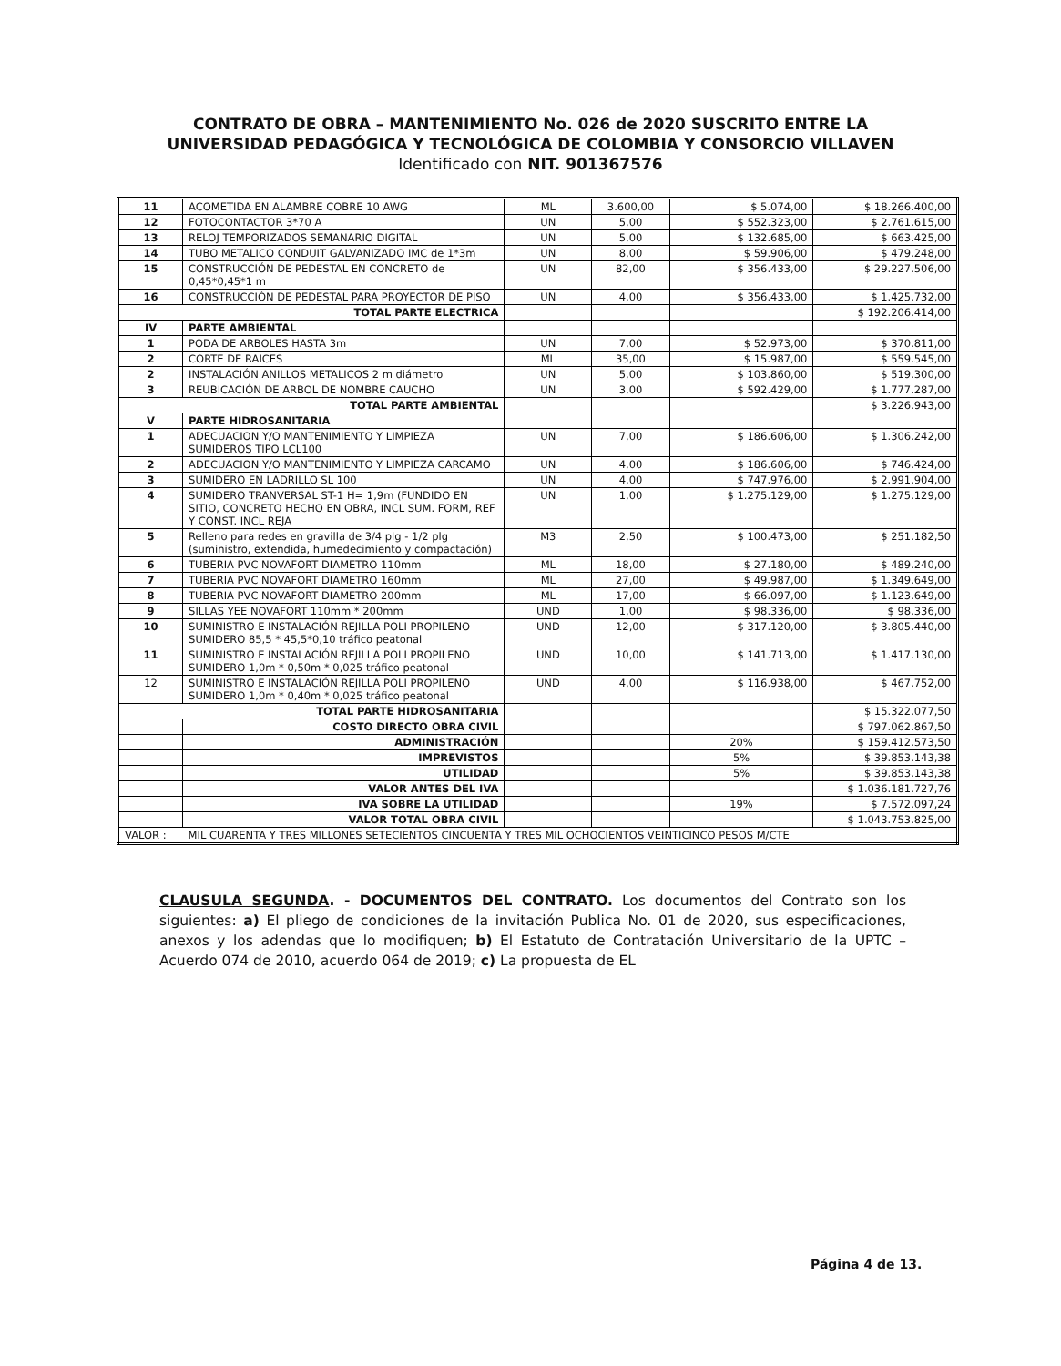CONTRATO DE OBRA – MANTENIMIENTO No. 026 de 2020 SUSCRITO ENTRE LA UNIVERSIDAD PEDAGÓGICA Y TECNOLÓGICA DE COLOMBIA Y CONSORCIO VILLAVEN Identificado con NIT. 901367576
| 11 | ACOMETIDA EN ALAMBRE COBRE 10 AWG | ML | 3.600,00 | $ 5.074,00 | $ 18.266.400,00 |
| 12 | FOTOCONTACTOR 3*70 A | UN | 5,00 | $ 552.323,00 | $ 2.761.615,00 |
| 13 | RELOJ TEMPORIZADOS SEMANARIO DIGITAL | UN | 5,00 | $ 132.685,00 | $ 663.425,00 |
| 14 | TUBO METALICO CONDUIT GALVANIZADO IMC de 1*3m | UN | 8,00 | $ 59.906,00 | $ 479.248,00 |
| 15 | CONSTRUCCIÓN DE PEDESTAL EN CONCRETO de 0,45*0,45*1 m | UN | 82,00 | $ 356.433,00 | $ 29.227.506,00 |
| 16 | CONSTRUCCIÓN DE PEDESTAL PARA PROYECTOR DE PISO | UN | 4,00 | $ 356.433,00 | $ 1.425.732,00 |
| TOTAL PARTE ELECTRICA | | | | | $ 192.206.414,00 |
| IV | PARTE AMBIENTAL | | | | |
| 1 | PODA DE ARBOLES HASTA 3m | UN | 7,00 | $ 52.973,00 | $ 370.811,00 |
| 2 | CORTE DE RAICES | ML | 35,00 | $ 15.987,00 | $ 559.545,00 |
| 2 | INSTALACIÓN ANILLOS METALICOS 2 m diámetro | UN | 5,00 | $ 103.860,00 | $ 519.300,00 |
| 3 | REUBICACIÓN DE ARBOL DE NOMBRE CAUCHO | UN | 3,00 | $ 592.429,00 | $ 1.777.287,00 |
| TOTAL PARTE AMBIENTAL | | | | | $ 3.226.943,00 |
| V | PARTE HIDROSANITARIA | | | | |
| 1 | ADECUACION Y/O MANTENIMIENTO Y LIMPIEZA SUMIDEROS TIPO LCL100 | UN | 7,00 | $ 186.606,00 | $ 1.306.242,00 |
| 2 | ADECUACION Y/O MANTENIMIENTO Y LIMPIEZA CARCAMO | UN | 4,00 | $ 186.606,00 | $ 746.424,00 |
| 3 | SUMIDERO EN LADRILLO SL 100 | UN | 4,00 | $ 747.976,00 | $ 2.991.904,00 |
| 4 | SUMIDERO TRANVERSAL ST-1 H= 1,9m (FUNDIDO EN SITIO, CONCRETO HECHO EN OBRA, INCL SUM. FORM, REF Y CONST. INCL REJA | UN | 1,00 | $ 1.275.129,00 | $ 1.275.129,00 |
| 5 | Relleno para redes en gravilla de 3/4 plg - 1/2 plg (suministro, extendida, humedecimiento y compactación) | M3 | 2,50 | $ 100.473,00 | $ 251.182,50 |
| 6 | TUBERIA PVC NOVAFORT DIAMETRO 110mm | ML | 18,00 | $ 27.180,00 | $ 489.240,00 |
| 7 | TUBERIA PVC NOVAFORT DIAMETRO 160mm | ML | 27,00 | $ 49.987,00 | $ 1.349.649,00 |
| 8 | TUBERIA PVC NOVAFORT DIAMETRO 200mm | ML | 17,00 | $ 66.097,00 | $ 1.123.649,00 |
| 9 | SILLAS YEE NOVAFORT 110mm * 200mm | UND | 1,00 | $ 98.336,00 | $ 98.336,00 |
| 10 | SUMINISTRO E INSTALACIÓN REJILLA POLI PROPILENO SUMIDERO 85,5 * 45,5*0,10 tráfico peatonal | UND | 12,00 | $ 317.120,00 | $ 3.805.440,00 |
| 11 | SUMINISTRO E INSTALACIÓN REJILLA POLI PROPILENO SUMIDERO 1,0m * 0,50m * 0,025 tráfico peatonal | UND | 10,00 | $ 141.713,00 | $ 1.417.130,00 |
| 12 | SUMINISTRO E INSTALACIÓN REJILLA POLI PROPILENO SUMIDERO 1,0m * 0,40m * 0,025 tráfico peatonal | UND | 4,00 | $ 116.938,00 | $ 467.752,00 |
| TOTAL PARTE HIDROSANITARIA | | | | | $ 15.322.077,50 |
| | COSTO DIRECTO OBRA CIVIL | | | | $ 797.062.867,50 |
| | ADMINISTRACIÓN | | | 20% | $ 159.412.573,50 |
| | IMPREVISTOS | | | 5% | $ 39.853.143,38 |
| | UTILIDAD | | | 5% | $ 39.853.143,38 |
| | VALOR ANTES DEL IVA | | | | $ 1.036.181.727,76 |
| | IVA SOBRE LA UTILIDAD | | | 19% | $ 7.572.097,24 |
| | VALOR TOTAL OBRA CIVIL | | | | $ 1.043.753.825,00 |
| VALOR : | MIL CUARENTA Y TRES MILLONES SETECIENTOS CINCUENTA Y TRES MIL OCHOCIENTOS VEINTICINCO PESOS M/CTE | | | | |
CLAUSULA SEGUNDA. - DOCUMENTOS DEL CONTRATO. Los documentos del Contrato son los siguientes: a) El pliego de condiciones de la invitación Publica No. 01 de 2020, sus especificaciones, anexos y los adendas que lo modifiquen; b) El Estatuto de Contratación Universitario de la UPTC – Acuerdo 074 de 2010, acuerdo 064 de 2019; c) La propuesta de EL
Página 4 de 13.